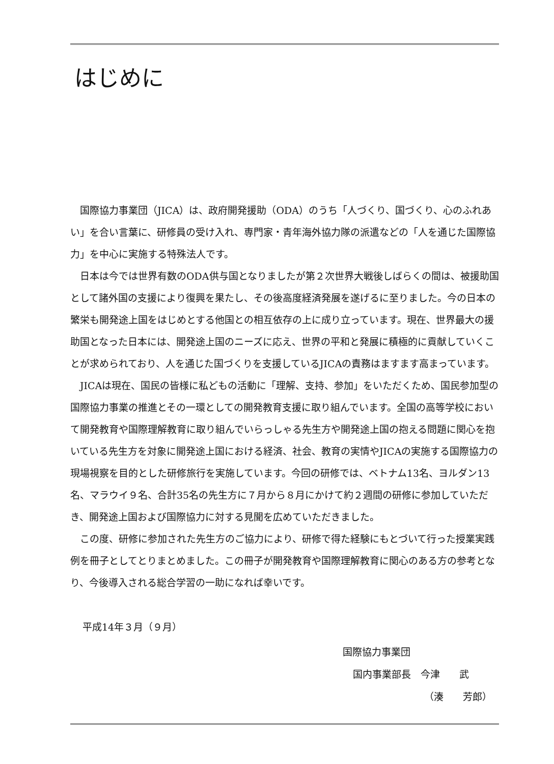はじめに
国際協力事業団（JICA）は、政府開発援助（ODA）のうち「人づくり、国づくり、心のふれあい」を合い言葉に、研修員の受け入れ、専門家・青年海外協力隊の派遣などの「人を通じた国際協力」を中心に実施する特殊法人です。
日本は今では世界有数のODA供与国となりましたが第２次世界大戦後しばらくの間は、被援助国として諸外国の支援により復興を果たし、その後高度経済発展を遂げるに至りました。今の日本の繁栄も開発途上国をはじめとする他国との相互依存の上に成り立っています。現在、世界最大の援助国となった日本には、開発途上国のニーズに応え、世界の平和と発展に積極的に貢献していくことが求められており、人を通じた国づくりを支援しているJICAの責務はますます高まっています。
JICAは現在、国民の皆様に私どもの活動に「理解、支持、参加」をいただくため、国民参加型の国際協力事業の推進とその一環としての開発教育支援に取り組んでいます。全国の高等学校において開発教育や国際理解教育に取り組んでいらっしゃる先生方や開発途上国の抱える問題に関心を抱いている先生方を対象に開発途上国における経済、社会、教育の実情やJICAの実施する国際協力の現場視察を目的とした研修旅行を実施しています。今回の研修では、ベトナム13名、ヨルダン13名、マラウイ９名、合計35名の先生方に７月から８月にかけて約２週間の研修に参加していただき、開発途上国および国際協力に対する見聞を広めていただきました。
この度、研修に参加された先生方のご協力により、研修で得た経験にもとづいて行った授業実践例を冊子としてとりまとめました。この冊子が開発教育や国際理解教育に関心のある方の参考となり、今後導入される総合学習の一助になれば幸いです。
平成14年３月（９月）
国際協力事業団
国内事業部長　今津　　武
（湊　　芳郎）